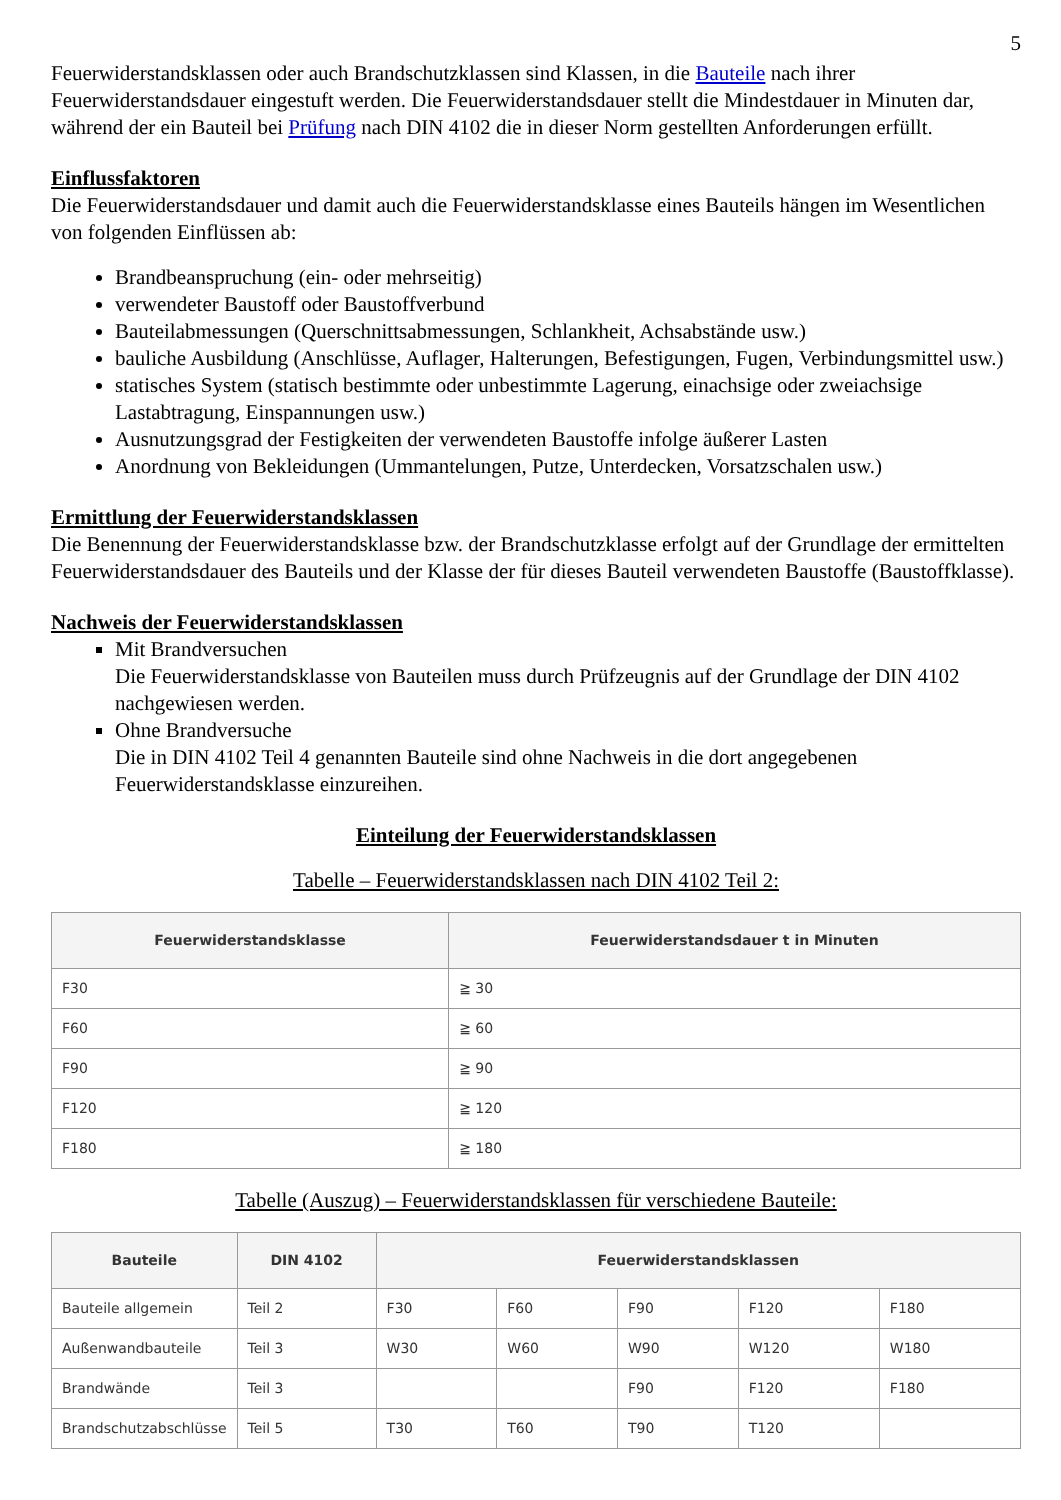5
Feuerwiderstandsklassen oder auch Brandschutzklassen sind Klassen, in die Bauteile nach ihrer Feuerwiderstandsdauer eingestuft werden. Die Feuerwiderstandsdauer stellt die Mindestdauer in Minuten dar, während der ein Bauteil bei Prüfung nach DIN 4102 die in dieser Norm gestellten Anforderungen erfüllt.
Einflussfaktoren
Die Feuerwiderstandsdauer und damit auch die Feuerwiderstandsklasse eines Bauteils hängen im Wesentlichen von folgenden Einflüssen ab:
Brandbeanspruchung (ein- oder mehrseitig)
verwendeter Baustoff oder Baustoffverbund
Bauteilabmessungen (Querschnittsabmessungen, Schlankheit, Achsabstände usw.)
bauliche Ausbildung (Anschlüsse, Auflager, Halterungen, Befestigungen, Fugen, Verbindungsmittel usw.)
statisches System (statisch bestimmte oder unbestimmte Lagerung, einachsige oder zweiachsige Lastabtragung, Einspannungen usw.)
Ausnutzungsgrad der Festigkeiten der verwendeten Baustoffe infolge äußerer Lasten
Anordnung von Bekleidungen (Ummantelungen, Putze, Unterdecken, Vorsatzschalen usw.)
Ermittlung der Feuerwiderstandsklassen
Die Benennung der Feuerwiderstandsklasse bzw. der Brandschutzklasse erfolgt auf der Grundlage der ermittelten Feuerwiderstandsdauer des Bauteils und der Klasse der für dieses Bauteil verwendeten Baustoffe (Baustoffklasse).
Nachweis der Feuerwiderstandsklassen
Mit Brandversuchen
Die Feuerwiderstandsklasse von Bauteilen muss durch Prüfzeugnis auf der Grundlage der DIN 4102 nachgewiesen werden.
Ohne Brandversuche
Die in DIN 4102 Teil 4 genannten Bauteile sind ohne Nachweis in die dort angegebenen Feuerwiderstandsklasse einzureihen.
Einteilung der Feuerwiderstandsklassen
Tabelle – Feuerwiderstandsklassen nach DIN 4102 Teil 2:
| Feuerwiderstandsklasse | Feuerwiderstandsdauer t in Minuten |
| --- | --- |
| F30 | ≧ 30 |
| F60 | ≧ 60 |
| F90 | ≧ 90 |
| F120 | ≧ 120 |
| F180 | ≧ 180 |
Tabelle (Auszug) – Feuerwiderstandsklassen für verschiedene Bauteile:
| Bauteile | DIN 4102 | Feuerwiderstandsklassen | | | | |
| --- | --- | --- | --- | --- | --- | --- |
| Bauteile allgemein | Teil 2 | F30 | F60 | F90 | F120 | F180 |
| Außenwandbauteile | Teil 3 | W30 | W60 | W90 | W120 | W180 |
| Brandwände | Teil 3 | | | F90 | F120 | F180 |
| Brandschutzabschlüsse | Teil 5 | T30 | T60 | T90 | T120 | |